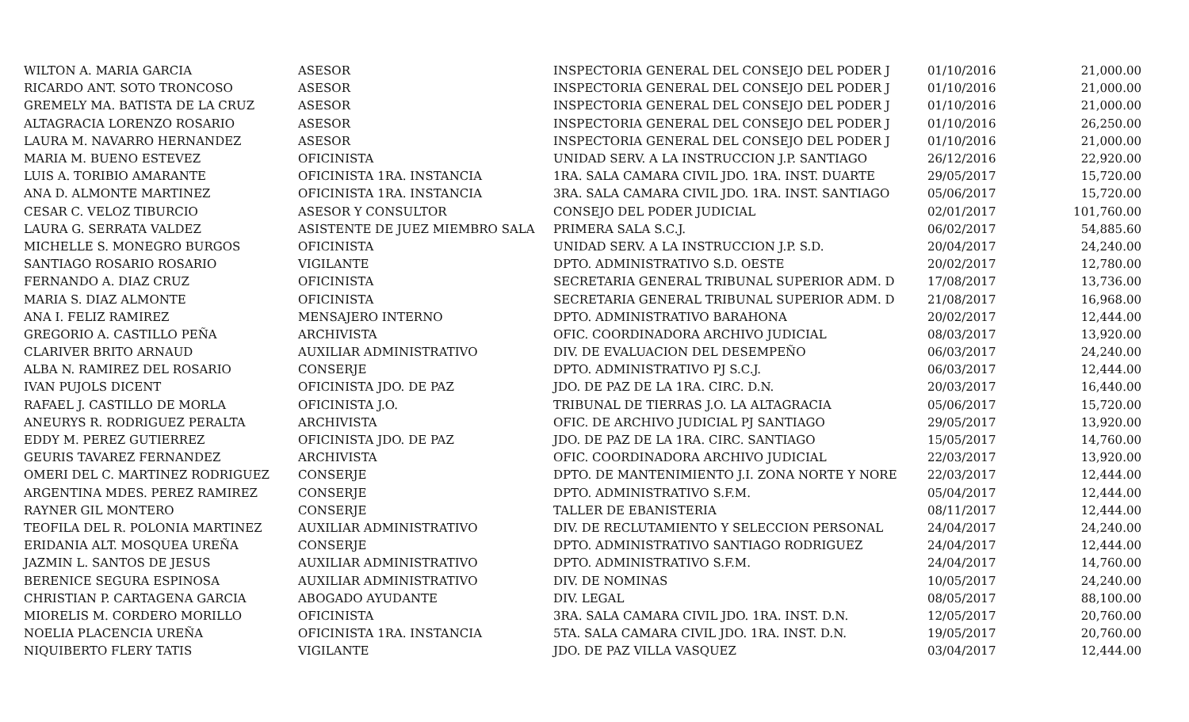| WILTON A. MARIA GARCIA | ASESOR | INSPECTORIA GENERAL DEL CONSEJO DEL PODER J | 01/10/2016 | 21,000.00 |
| RICARDO ANT. SOTO TRONCOSO | ASESOR | INSPECTORIA GENERAL DEL CONSEJO DEL PODER J | 01/10/2016 | 21,000.00 |
| GREMELY MA. BATISTA DE LA CRUZ | ASESOR | INSPECTORIA GENERAL DEL CONSEJO DEL PODER J | 01/10/2016 | 21,000.00 |
| ALTAGRACIA LORENZO ROSARIO | ASESOR | INSPECTORIA GENERAL DEL CONSEJO DEL PODER J | 01/10/2016 | 26,250.00 |
| LAURA M. NAVARRO HERNANDEZ | ASESOR | INSPECTORIA GENERAL DEL CONSEJO DEL PODER J | 01/10/2016 | 21,000.00 |
| MARIA M. BUENO ESTEVEZ | OFICINISTA | UNIDAD SERV. A LA INSTRUCCION J.P. SANTIAGO | 26/12/2016 | 22,920.00 |
| LUIS A. TORIBIO AMARANTE | OFICINISTA 1RA. INSTANCIA | 1RA. SALA CAMARA CIVIL JDO. 1RA. INST. DUARTE | 29/05/2017 | 15,720.00 |
| ANA D. ALMONTE MARTINEZ | OFICINISTA 1RA. INSTANCIA | 3RA. SALA CAMARA CIVIL JDO. 1RA. INST. SANTIAGO | 05/06/2017 | 15,720.00 |
| CESAR C. VELOZ TIBURCIO | ASESOR Y CONSULTOR | CONSEJO DEL PODER JUDICIAL | 02/01/2017 | 101,760.00 |
| LAURA G. SERRATA VALDEZ | ASISTENTE DE JUEZ MIEMBRO SALA | PRIMERA SALA S.C.J. | 06/02/2017 | 54,885.60 |
| MICHELLE S. MONEGRO BURGOS | OFICINISTA | UNIDAD SERV. A LA INSTRUCCION J.P. S.D. | 20/04/2017 | 24,240.00 |
| SANTIAGO ROSARIO ROSARIO | VIGILANTE | DPTO. ADMINISTRATIVO S.D. OESTE | 20/02/2017 | 12,780.00 |
| FERNANDO A. DIAZ CRUZ | OFICINISTA | SECRETARIA GENERAL TRIBUNAL SUPERIOR ADM. D | 17/08/2017 | 13,736.00 |
| MARIA S. DIAZ ALMONTE | OFICINISTA | SECRETARIA GENERAL TRIBUNAL SUPERIOR ADM. D | 21/08/2017 | 16,968.00 |
| ANA I. FELIZ RAMIREZ | MENSAJERO INTERNO | DPTO. ADMINISTRATIVO BARAHONA | 20/02/2017 | 12,444.00 |
| GREGORIO A. CASTILLO PEÑA | ARCHIVISTA | OFIC. COORDINADORA ARCHIVO JUDICIAL | 08/03/2017 | 13,920.00 |
| CLARIVER BRITO ARNAUD | AUXILIAR ADMINISTRATIVO | DIV. DE EVALUACION DEL DESEMPEÑO | 06/03/2017 | 24,240.00 |
| ALBA N. RAMIREZ DEL ROSARIO | CONSERJE | DPTO. ADMINISTRATIVO PJ S.C.J. | 06/03/2017 | 12,444.00 |
| IVAN PUJOLS DICENT | OFICINISTA JDO. DE PAZ | JDO. DE PAZ DE LA 1RA. CIRC. D.N. | 20/03/2017 | 16,440.00 |
| RAFAEL J. CASTILLO DE MORLA | OFICINISTA J.O. | TRIBUNAL DE TIERRAS J.O. LA ALTAGRACIA | 05/06/2017 | 15,720.00 |
| ANEURYS R. RODRIGUEZ PERALTA | ARCHIVISTA | OFIC. DE ARCHIVO JUDICIAL PJ SANTIAGO | 29/05/2017 | 13,920.00 |
| EDDY M. PEREZ GUTIERREZ | OFICINISTA JDO. DE PAZ | JDO. DE PAZ DE LA 1RA. CIRC. SANTIAGO | 15/05/2017 | 14,760.00 |
| GEURIS TAVAREZ FERNANDEZ | ARCHIVISTA | OFIC. COORDINADORA ARCHIVO JUDICIAL | 22/03/2017 | 13,920.00 |
| OMERI DEL C. MARTINEZ RODRIGUEZ | CONSERJE | DPTO. DE MANTENIMIENTO J.I. ZONA NORTE Y NORE | 22/03/2017 | 12,444.00 |
| ARGENTINA MDES. PEREZ RAMIREZ | CONSERJE | DPTO. ADMINISTRATIVO S.F.M. | 05/04/2017 | 12,444.00 |
| RAYNER GIL MONTERO | CONSERJE | TALLER DE EBANISTERIA | 08/11/2017 | 12,444.00 |
| TEOFILA DEL R. POLONIA MARTINEZ | AUXILIAR ADMINISTRATIVO | DIV. DE RECLUTAMIENTO Y SELECCION PERSONAL | 24/04/2017 | 24,240.00 |
| ERIDANIA ALT. MOSQUEA UREÑA | CONSERJE | DPTO. ADMINISTRATIVO SANTIAGO RODRIGUEZ | 24/04/2017 | 12,444.00 |
| JAZMIN L. SANTOS DE JESUS | AUXILIAR ADMINISTRATIVO | DPTO. ADMINISTRATIVO S.F.M. | 24/04/2017 | 14,760.00 |
| BERENICE SEGURA ESPINOSA | AUXILIAR ADMINISTRATIVO | DIV. DE NOMINAS | 10/05/2017 | 24,240.00 |
| CHRISTIAN P. CARTAGENA GARCIA | ABOGADO AYUDANTE | DIV. LEGAL | 08/05/2017 | 88,100.00 |
| MIORELIS M. CORDERO MORILLO | OFICINISTA | 3RA. SALA CAMARA CIVIL JDO. 1RA. INST. D.N. | 12/05/2017 | 20,760.00 |
| NOELIA PLACENCIA UREÑA | OFICINISTA 1RA. INSTANCIA | 5TA. SALA CAMARA CIVIL JDO. 1RA. INST. D.N. | 19/05/2017 | 20,760.00 |
| NIQUIBERTO FLERY TATIS | VIGILANTE | JDO. DE PAZ VILLA VASQUEZ | 03/04/2017 | 12,444.00 |